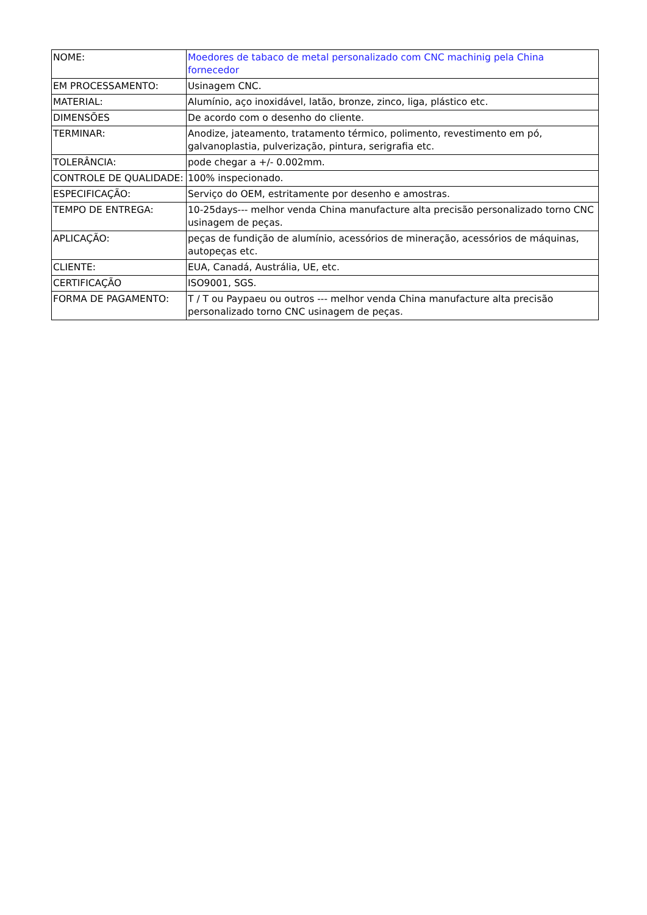| NOME: | Moedores de tabaco de metal personalizado com CNC machinig pela China fornecedor |
| EM PROCESSAMENTO: | Usinagem CNC. |
| MATERIAL: | Alumínio, aço inoxidável, latão, bronze, zinco, liga, plástico etc. |
| DIMENSÕES | De acordo com o desenho do cliente. |
| TERMINAR: | Anodize, jateamento, tratamento térmico, polimento, revestimento em pó, galvanoplastia, pulverização, pintura, serigrafia etc. |
| TOLERÂNCIA: | pode chegar a +/- 0.002mm. |
| CONTROLE DE QUALIDADE: | 100% inspecionado. |
| ESPECIFICAÇÃO: | Serviço do OEM, estritamente por desenho e amostras. |
| TEMPO DE ENTREGA: | 10-25days--- melhor venda China manufacture alta precisão personalizado torno CNC usinagem de peças. |
| APLICAÇÃO: | peças de fundição de alumínio, acessórios de mineração, acessórios de máquinas, autopeças etc. |
| CLIENTE: | EUA, Canadá, Austrália, UE, etc. |
| CERTIFICAÇÃO | ISO9001, SGS. |
| FORMA DE PAGAMENTO: | T / T ou Paypaeu ou outros --- melhor venda China manufacture alta precisão personalizado torno CNC usinagem de peças. |